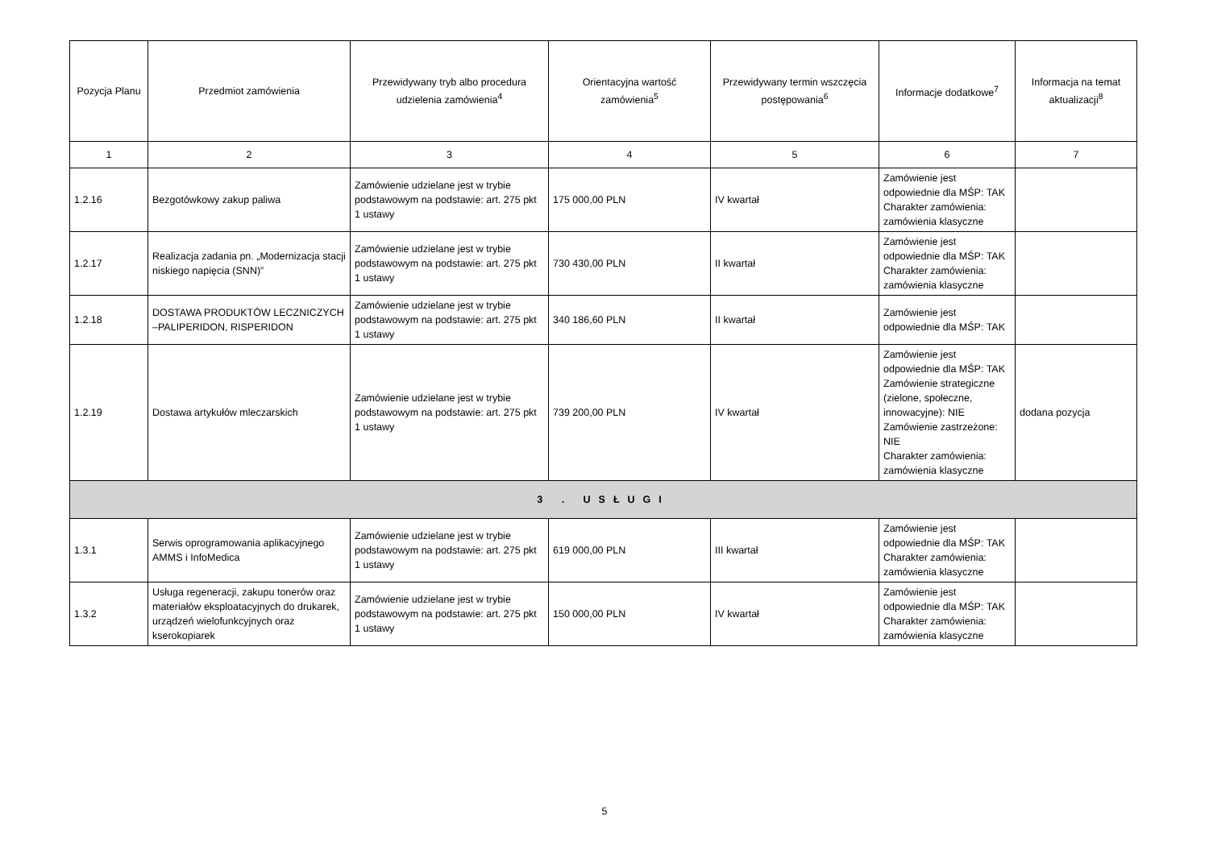| Pozycja Planu | Przedmiot zamówienia | Przewidywany tryb albo procedura udzielenia zamówienia<sup>4</sup> | Orientacyjna wartość zamówienia<sup>5</sup> | Przewidywany termin wszczęcia postępowania<sup>6</sup> | Informacje dodatkowe<sup>7</sup> | Informacja na temat aktualizacji<sup>8</sup> |
| --- | --- | --- | --- | --- | --- | --- |
| 1 | 2 | 3 | 4 | 5 | 6 | 7 |
| 1.2.16 | Bezgotówkowy zakup paliwa | Zamówienie udzielane jest w trybie podstawowym na podstawie: art. 275 pkt 1 ustawy | 175 000,00 PLN | IV kwartał | Zamówienie jest odpowiednie dla MŚP: TAK Charakter zamówienia: zamówienia klasyczne | |
| 1.2.17 | Realizacja zadania pn. „Modernizacja stacji niskiego napięcia (SNN)” | Zamówienie udzielane jest w trybie podstawowym na podstawie: art. 275 pkt 1 ustawy | 730 430,00 PLN | II kwartał | Zamówienie jest odpowiednie dla MŚP: TAK Charakter zamówienia: zamówienia klasyczne | |
| 1.2.18 | DOSTAWA PRODUKTÓW LECZNICZYCH –PALIPERIDON, RISPERIDON | Zamówienie udzielane jest w trybie podstawowym na podstawie: art. 275 pkt 1 ustawy | 340 186,60 PLN | II kwartał | Zamówienie jest odpowiednie dla MŚP: TAK | |
| 1.2.19 | Dostawa artykułów mleczarskich | Zamówienie udzielane jest w trybie podstawowym na podstawie: art. 275 pkt 1 ustawy | 739 200,00 PLN | IV kwartał | Zamówienie jest odpowiednie dla MŚP: TAK Zamówienie strategiczne (zielone, społeczne, innowacyjne): NIE Zamówienie zastrzeżone: NIE Charakter zamówienia: zamówienia klasyczne | dodana pozycja |
| 3 . USŁUGI | | | | | | |
| 1.3.1 | Serwis oprogramowania aplikacyjnego AMMS i InfoMedica | Zamówienie udzielane jest w trybie podstawowym na podstawie: art. 275 pkt 1 ustawy | 619 000,00 PLN | III kwartał | Zamówienie jest odpowiednie dla MŚP: TAK Charakter zamówienia: zamówienia klasyczne | |
| 1.3.2 | Usługa regeneracji, zakupu tonerów oraz materiałów eksploatacyjnych do drukarek, urządzeń wielofunkcyjnych oraz kserokopiarek | Zamówienie udzielane jest w trybie podstawowym na podstawie: art. 275 pkt 1 ustawy | 150 000,00 PLN | IV kwartał | Zamówienie jest odpowiednie dla MŚP: TAK Charakter zamówienia: zamówienia klasyczne | |
5